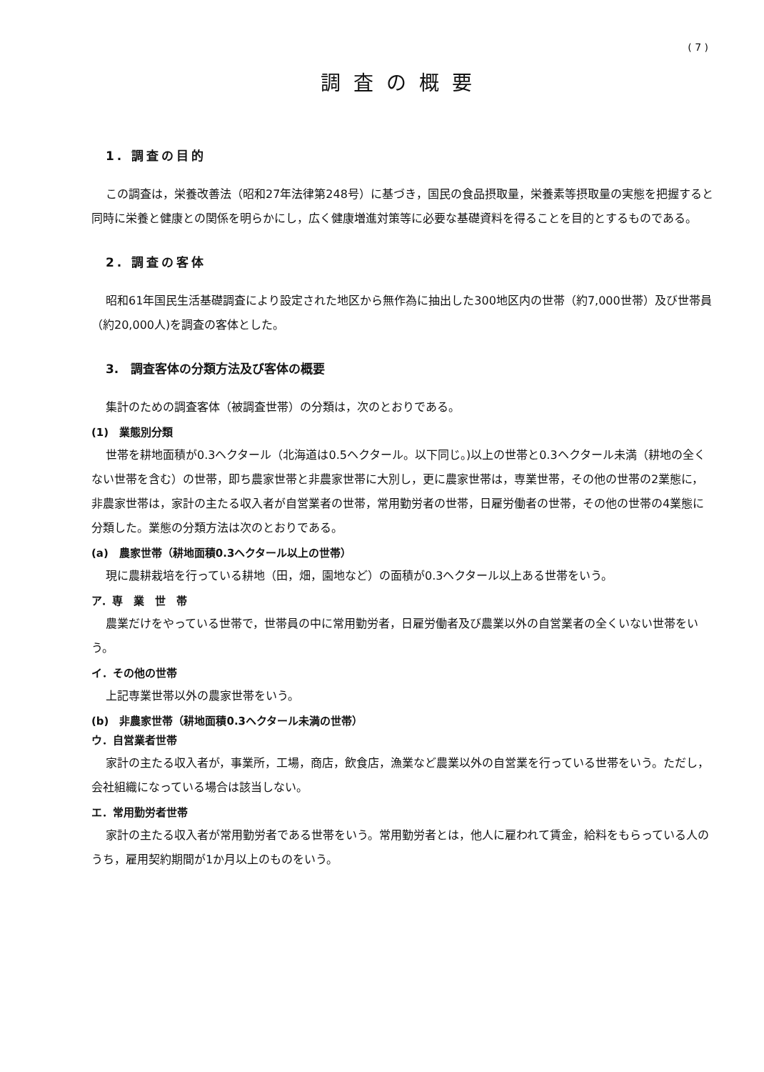( 7 )
調査の概要
1. 調査の目的
この調査は，栄養改善法（昭和27年法律第248号）に基づき，国民の食品摂取量，栄養素等摂取量の実態を把握すると同時に栄養と健康との関係を明らかにし，広く健康増進対策等に必要な基礎資料を得ることを目的とするものである。
2. 調査の客体
昭和61年国民生活基礎調査により設定された地区から無作為に抽出した300地区内の世帯（約7,000世帯）及び世帯員（約20,000人)を調査の客体とした。
3.　調査客体の分類方法及び客体の概要
集計のための調査客体（被調査世帯）の分類は，次のとおりである。
(1)　業態別分類
世帯を耕地面積が0.3ヘクタール（北海道は0.5ヘクタール。以下同じ。)以上の世帯と0.3ヘクタール未満（耕地の全くない世帯を含む）の世帯，即ち農家世帯と非農家世帯に大別し，更に農家世帯は，専業世帯，その他の世帯の2業態に，非農家世帯は，家計の主たる収入者が自営業者の世帯，常用勤労者の世帯，日雇労働者の世帯，その他の世帯の4業態に分類した。業態の分類方法は次のとおりである。
(a)　農家世帯（耕地面積0.3ヘクタール以上の世帯）
現に農耕栽培を行っている耕地（田，畑，園地など）の面積が0.3ヘクタール以上ある世帯をいう。
ア．専　業　世　帯
農業だけをやっている世帯で，世帯員の中に常用勤労者，日雇労働者及び農業以外の自営業者の全くいない世帯をいう。
イ．その他の世帯
上記専業世帯以外の農家世帯をいう。
(b)　非農家世帯（耕地面積0.3ヘクタール未満の世帯）
ウ．自営業者世帯
家計の主たる収入者が，事業所，工場，商店，飲食店，漁業など農業以外の自営業を行っている世帯をいう。ただし，会社組織になっている場合は該当しない。
エ．常用勤労者世帯
家計の主たる収入者が常用勤労者である世帯をいう。常用勤労者とは，他人に雇われて賃金，給料をもらっている人のうち，雇用契約期間が1か月以上のものをいう。